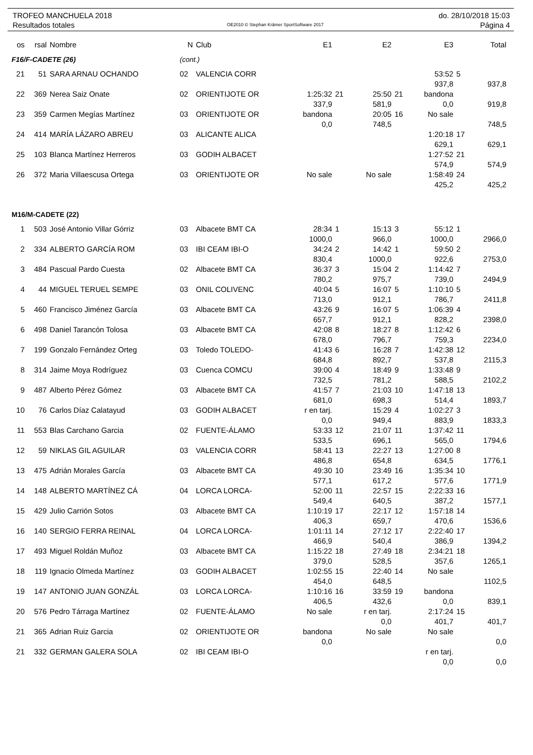TROFEO MANCHUELA 2018
Resultados totales
OE2010 © Stephan Krämer SportSoftware 2017
do. 28/10/2018 15:03
Página 4
| os | rsal | Nombre | N | Club | E1 | | E2 | | E3 | | Total |
| --- | --- | --- | --- | --- | --- | --- | --- | --- | --- | --- | --- |
| F16/F-CADETE (26) | | | (cont.) | | | | | | | | |
| 21 | 51 | SARA ARNAU OCHANDO | 02 | VALENCIA CORR | | | | | 53:52 | 5 | |
| | | | | | | | | | 937,8 | | 937,8 |
| 22 | 369 | Nerea Saiz Onate | 02 | ORIENTIJOTE OR | 1:25:32 | 21 | 25:50 | 21 | bandona | | |
| | | | | | 337,9 | | 581,9 | | 0,0 | | 919,8 |
| 23 | 359 | Carmen Megías Martínez | 03 | ORIENTIJOTE OR | bandona | | 20:05 | 16 | No sale | | |
| | | | | | 0,0 | | 748,5 | | | | 748,5 |
| 24 | 414 | MARÍA LÁZARO ABREU | 03 | ALICANTE ALICA | | | | | 1:20:18 | 17 | |
| | | | | | | | | | 629,1 | | 629,1 |
| 25 | 103 | Blanca Martínez Herreros | 03 | GODIH ALBACET | | | | | 1:27:52 | 21 | |
| | | | | | | | | | 574,9 | | 574,9 |
| 26 | 372 | Maria Villaescusa Ortega | 03 | ORIENTIJOTE OR | No sale | | No sale | | 1:58:49 | 24 | |
| | | | | | | | | | 425,2 | | 425,2 |
| M16/M-CADETE (22) | | | | | | | | | | | |
| 1 | 503 | José Antonio Villar Górriz | 03 | Albacete BMT CA | 28:34 | 1 | 15:13 | 3 | 55:12 | 1 | |
| | | | | | 1000,0 | | 966,0 | | 1000,0 | | 2966,0 |
| 2 | 334 | ALBERTO GARCÍA ROM | 03 | IBI CEAM IBI-O | 34:24 | 2 | 14:42 | 1 | 59:50 | 2 | |
| | | | | | 830,4 | | 1000,0 | | 922,6 | | 2753,0 |
| 3 | 484 | Pascual Pardo Cuesta | 02 | Albacete BMT CA | 36:37 | 3 | 15:04 | 2 | 1:14:42 | 7 | |
| | | | | | 780,2 | | 975,7 | | 739,0 | | 2494,9 |
| 4 | 44 | MIGUEL TERUEL SEMPE | 03 | ONIL COLIVENC | 40:04 | 5 | 16:07 | 5 | 1:10:10 | 5 | |
| | | | | | 713,0 | | 912,1 | | 786,7 | | 2411,8 |
| 5 | 460 | Francisco Jiménez García | 03 | Albacete BMT CA | 43:26 | 9 | 16:07 | 5 | 1:06:39 | 4 | |
| | | | | | 657,7 | | 912,1 | | 828,2 | | 2398,0 |
| 6 | 498 | Daniel Tarancón Tolosa | 03 | Albacete BMT CA | 42:08 | 8 | 18:27 | 8 | 1:12:42 | 6 | |
| | | | | | 678,0 | | 796,7 | | 759,3 | | 2234,0 |
| 7 | 199 | Gonzalo Fernández Orteg | 03 | Toledo TOLEDO- | 41:43 | 6 | 16:28 | 7 | 1:42:38 | 12 | |
| | | | | | 684,8 | | 892,7 | | 537,8 | | 2115,3 |
| 8 | 314 | Jaime Moya Rodríguez | 03 | Cuenca COMCU | 39:00 | 4 | 18:49 | 9 | 1:33:48 | 9 | |
| | | | | | 732,5 | | 781,2 | | 588,5 | | 2102,2 |
| 9 | 487 | Alberto Pérez Gómez | 03 | Albacete BMT CA | 41:57 | 7 | 21:03 | 10 | 1:47:18 | 13 | |
| | | | | | 681,0 | | 698,3 | | 514,4 | | 1893,7 |
| 10 | 76 | Carlos Díaz Calatayud | 03 | GODIH ALBACET | r en tarj. | | 15:29 | 4 | 1:02:27 | 3 | |
| | | | | | 0,0 | | 949,4 | | 883,9 | | 1833,3 |
| 11 | 553 | Blas Carchano Garcia | 02 | FUENTE-ÁLAMO | 53:33 | 12 | 21:07 | 11 | 1:37:42 | 11 | |
| | | | | | 533,5 | | 696,1 | | 565,0 | | 1794,6 |
| 12 | 59 | NIKLAS GIL AGUILAR | 03 | VALENCIA CORR | 58:41 | 13 | 22:27 | 13 | 1:27:00 | 8 | |
| | | | | | 486,8 | | 654,8 | | 634,5 | | 1776,1 |
| 13 | 475 | Adrián Morales García | 03 | Albacete BMT CA | 49:30 | 10 | 23:49 | 16 | 1:35:34 | 10 | |
| | | | | | 577,1 | | 617,2 | | 577,6 | | 1771,9 |
| 14 | 148 | ALBERTO MARTÍNEZ CÁ | 04 | LORCA LORCA- | 52:00 | 11 | 22:57 | 15 | 2:22:33 | 16 | |
| | | | | | 549,4 | | 640,5 | | 387,2 | | 1577,1 |
| 15 | 429 | Julio Carrión Sotos | 03 | Albacete BMT CA | 1:10:19 | 17 | 22:17 | 12 | 1:57:18 | 14 | |
| | | | | | 406,3 | | 659,7 | | 470,6 | | 1536,6 |
| 16 | 140 | SERGIO FERRA REINAL | 04 | LORCA LORCA- | 1:01:11 | 14 | 27:12 | 17 | 2:22:40 | 17 | |
| | | | | | 466,9 | | 540,4 | | 386,9 | | 1394,2 |
| 17 | 493 | Miguel Roldán Muñoz | 03 | Albacete BMT CA | 1:15:22 | 18 | 27:49 | 18 | 2:34:21 | 18 | |
| | | | | | 379,0 | | 528,5 | | 357,6 | | 1265,1 |
| 18 | 119 | Ignacio Olmeda Martínez | 03 | GODIH ALBACET | 1:02:55 | 15 | 22:40 | 14 | No sale | | |
| | | | | | 454,0 | | 648,5 | | | | 1102,5 |
| 19 | 147 | ANTONIO JUAN GONZÁL | 03 | LORCA LORCA- | 1:10:16 | 16 | 33:59 | 19 | bandona | | |
| | | | | | 406,5 | | 432,6 | | 0,0 | | 839,1 |
| 20 | 576 | Pedro Tárraga Martínez | 02 | FUENTE-ÁLAMO | No sale | | r en tarj. | | 2:17:24 | 15 | |
| | | | | | | | 0,0 | | 401,7 | | 401,7 |
| 21 | 365 | Adrian Ruiz Garcia | 02 | ORIENTIJOTE OR | bandona | | No sale | | No sale | | |
| | | | | | 0,0 | | | | | | 0,0 |
| 21 | 332 | GERMAN GALERA SOLA | 02 | IBI CEAM IBI-O | | | | | r en tarj. | | |
| | | | | | | | | | 0,0 | | 0,0 |